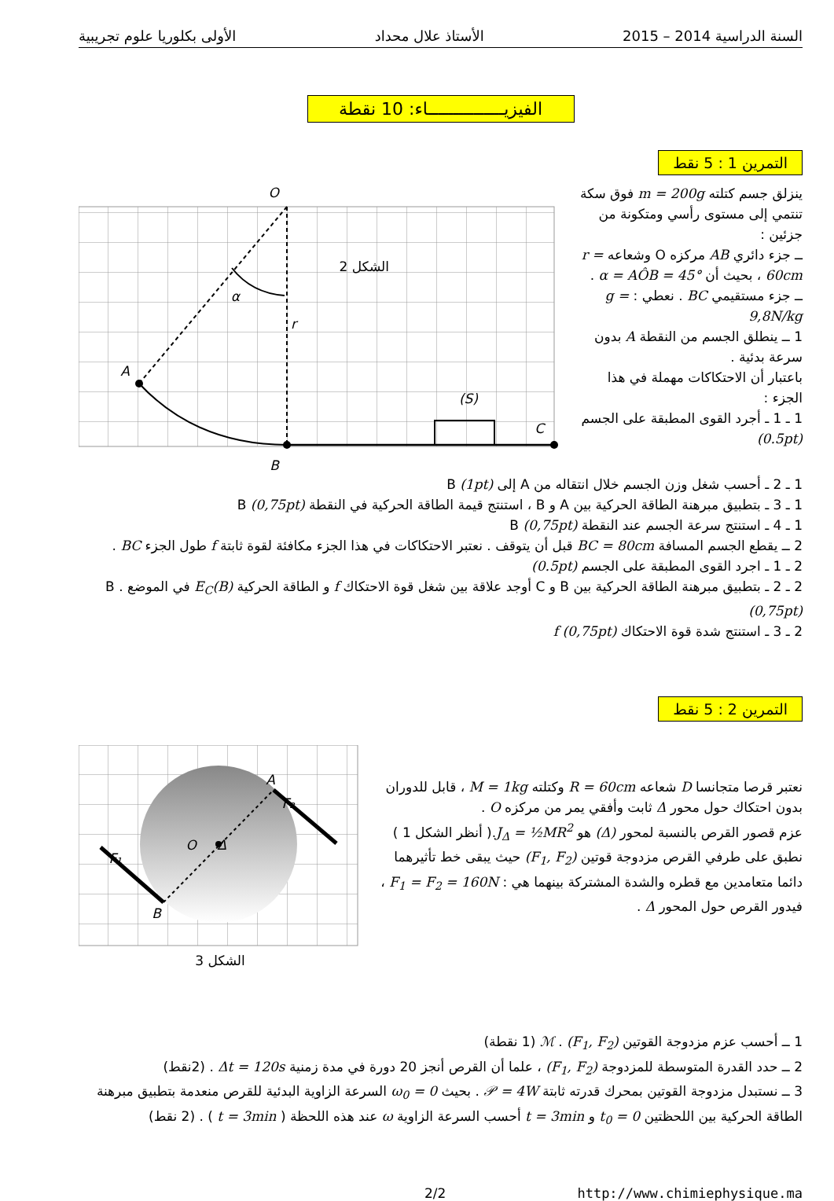السنة الدراسية 2014 – 2015 الأستاذ علال محداد الأولى بكلوريا علوم تجريبية
الفيزيـــــــــــــــاء: 10 نقطة
التمرين 1 : 5 نقط
ينزلق جسم كتلته m = 200g فوق سكة تنتمي إلى مستوى رأسي ومتكونة من جزئين :
ــ جزء دائري AB مركزه O وشعاعه r = 60cm ، بحيث أن α = AÔB = 45° .
ــ جزء مستقيمي BC . نعطي : g = 9,8N/kg
1 ــ ينطلق الجسم من النقطة A بدون سرعة بدئية .
باعتبار أن الاحتكاكات مهملة في هذا الجزء :
1 ـ 1 ـ أجرد القوى المطبقة على الجسم (0.5pt)
O
الشكل 2
α
r
A
(S)
C
B
1 ـ 2 ـ أحسب شغل وزن الجسم خلال انتقاله من A إلى B (1pt)
1 ـ 3 ـ بتطبيق مبرهنة الطاقة الحركية بين A و B ، استنتج قيمة الطاقة الحركية في النقطة B (0,75pt)
1 ـ 4 ـ استنتج سرعة الجسم عند النقطة B (0,75pt)
2 ــ يقطع الجسم المسافة BC = 80cm قبل أن يتوقف . نعتبر الاحتكاكات في هذا الجزء مكافئة لقوة ثابتة f طول الجزء BC .
2 ـ 1 ـ اجرد القوى المطبقة على الجسم (0.5pt)
2 ـ 2 ـ بتطبيق مبرهنة الطاقة الحركية بين B و C أوجد علاقة بين شغل قوة الاحتكاك f و الطاقة الحركية E<sub>C</sub>(B) في الموضع B . (0,75pt)
2 ـ 3 ـ استنتج شدة قوة الاحتكاك f (0,75pt)
التمرين 2 : 5 نقط
نعتبر قرصا متجانسا D شعاعه R = 60cm وكتلته M = 1kg ، قابل للدوران بدون احتكاك حول محور Δ ثابت وأفقي يمر من مركزه O .
عزم قصور القرص بالنسبة لمحور (Δ) هو J<sub>Δ</sub> = ½MR<sup>2</sup>.( أنظر الشكل 1 )
نطبق على طرفي القرص مزدوجة قوتين (F<sub>1</sub>, F<sub>2</sub>) حيث يبقى خط تأثيرهما دائما متعامدين مع قطره والشدة المشتركة بينهما هي : F<sub>1</sub> = F<sub>2</sub> = 160N ، فيدور القرص حول المحور Δ .
O
Δ
A
B
F₂
F₁
الشكل 3
1 ــ أحسب عزم مزدوجة القوتين ℳ . (F<sub>1</sub>, F<sub>2</sub>) (1 نقطة)
2 ــ حدد القدرة المتوسطة للمزدوجة (F<sub>1</sub>, F<sub>2</sub>) ، علما أن القرص أنجز 20 دورة في مدة زمنية Δt = 120s . (2نقط)
3 ــ نستبدل مزدوجة القوتين بمحرك قدرته ثابتة 𝒫 = 4W . بحيث ω<sub>0</sub> = 0 السرعة الزاوية البدئية للقرص منعدمة بتطبيق مبرهنة الطاقة الحركية بين اللحظتين t<sub>0</sub> = 0 و t = 3min أحسب السرعة الزاوية ω عند هذه اللحظة ( t = 3min ) . (2 نقط)
2/2 http://www.chimiephysique.ma